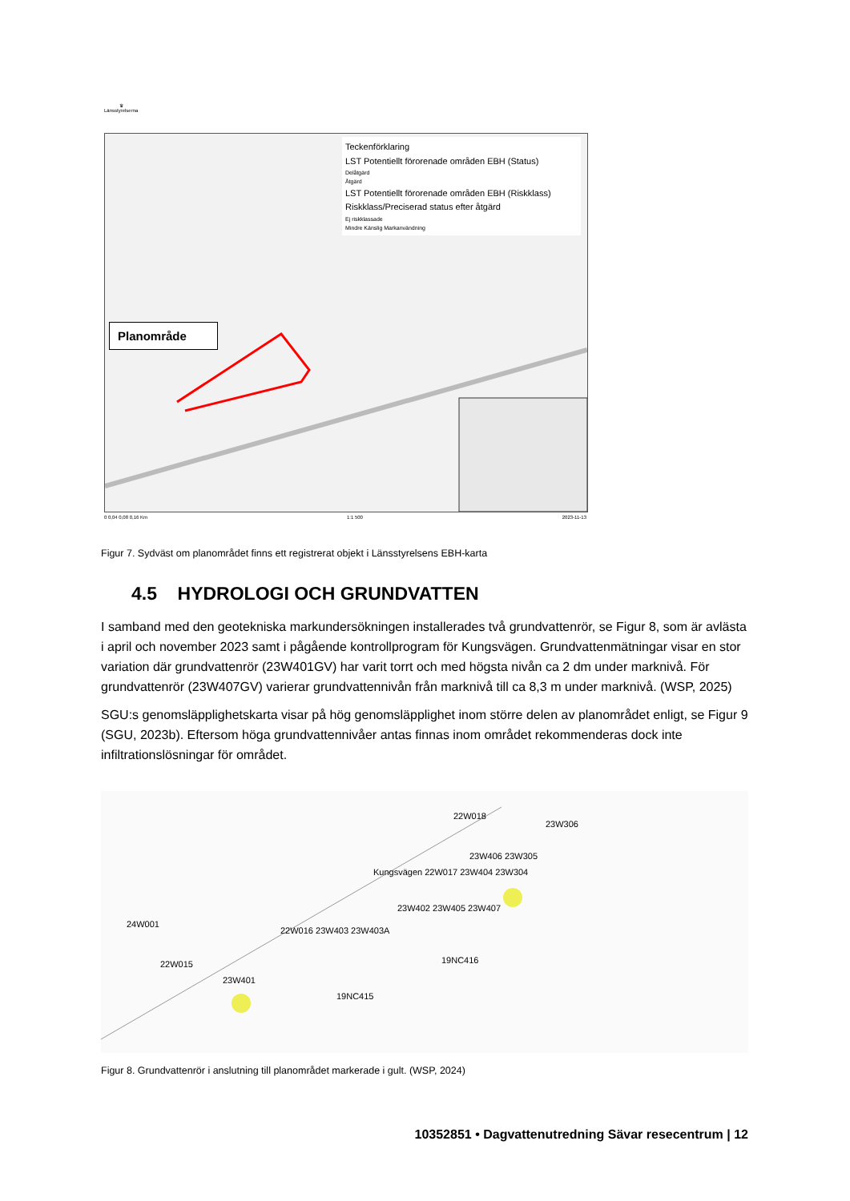♛
Länsstyrelserna
Teckenförklaring
LST Potentiellt förorenade områden EBH (Status)
Delåtgärd
Åtgärd
LST Potentiellt förorenade områden EBH (Riskklass)
Riskklass/Preciserad status efter åtgärd
Ej riskklassade
Mindre Känslig Markanvändning
Planområde
0 0,04 0,08 0,16 Km 1:1 500 2023-11-13
Figur 7. Sydväst om planområdet finns ett registrerat objekt i Länsstyrelsens EBH-karta
4.5 HYDROLOGI OCH GRUNDVATTEN
I samband med den geotekniska markundersökningen installerades två grundvattenrör, se Figur 8, som är avlästa i april och november 2023 samt i pågående kontrollprogram för Kungsvägen. Grundvattenmätningar visar en stor variation där grundvattenrör (23W401GV) har varit torrt och med högsta nivån ca 2 dm under marknivå. För grundvattenrör (23W407GV) varierar grundvattennivån från marknivå till ca 8,3 m under marknivå. (WSP, 2025)
SGU:s genomsläpplighetskarta visar på hög genomsläpplighet inom större delen av planområdet enligt, se Figur 9 (SGU, 2023b). Eftersom höga grundvattennivåer antas finnas inom området rekommenderas dock inte infiltrationslösningar för området.
22W018
23W306
23W406 23W305
Kungsvägen 22W017 23W404 23W304
23W402 23W405 23W407
24W001
22W016 23W403 23W403A
22W015 19NC416
23W401
19NC415
Figur 8. Grundvattenrör i anslutning till planområdet markerade i gult. (WSP, 2024)
10352851 • Dagvattenutredning Sävar resecentrum | 12